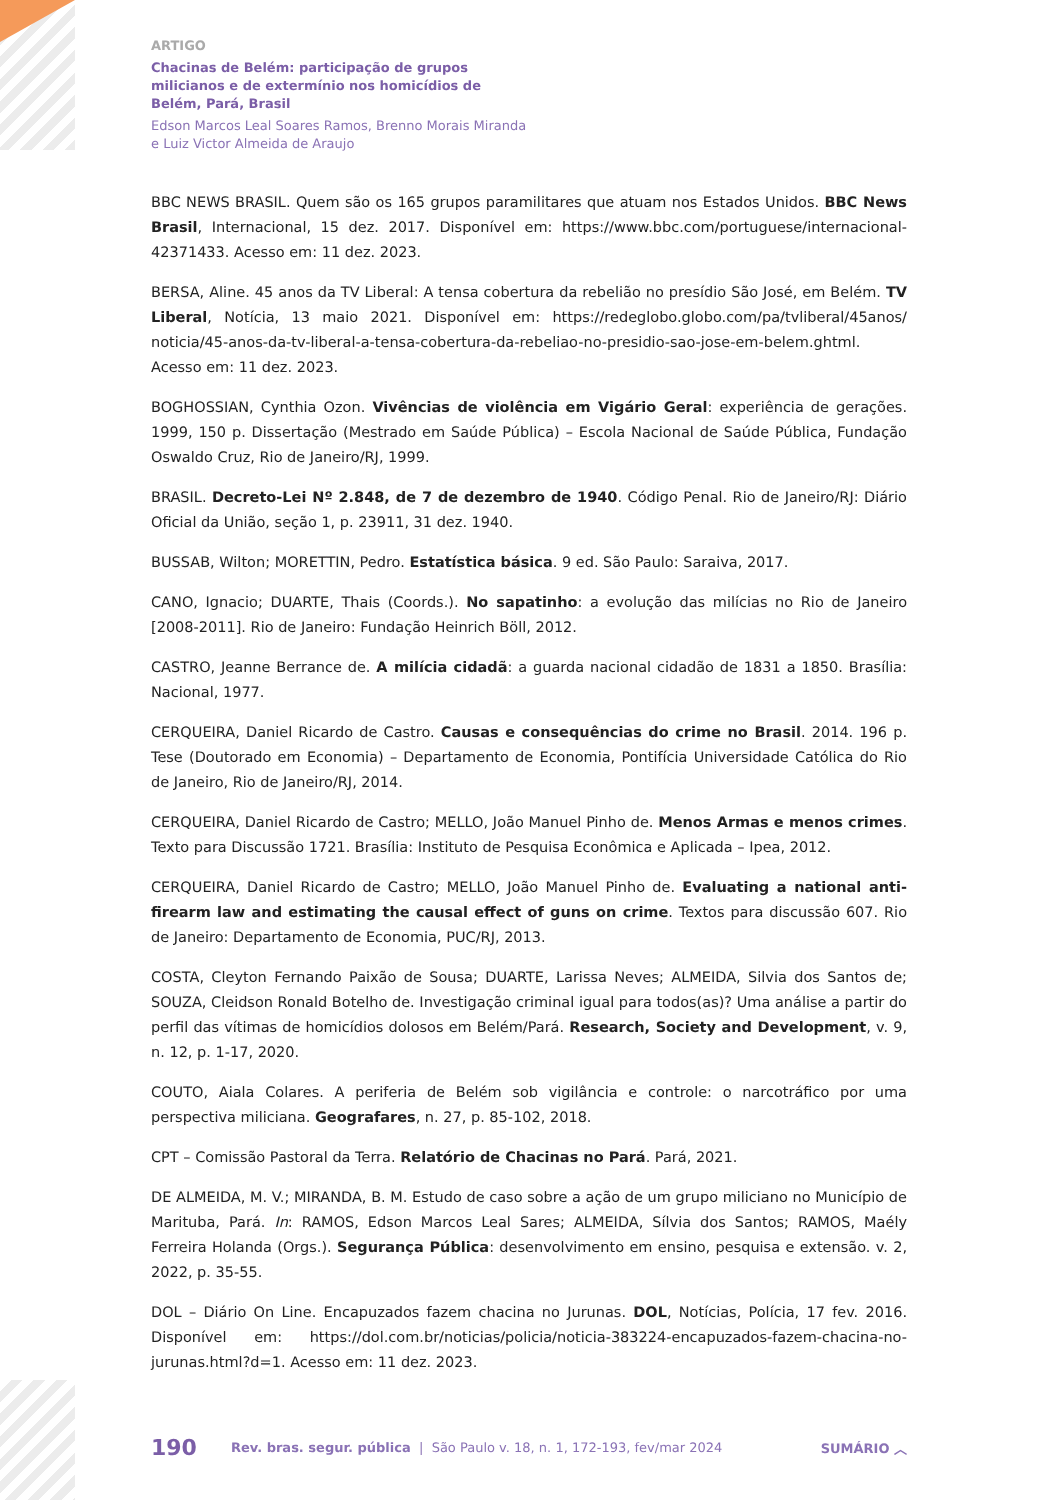ARTIGO
Chacinas de Belém: participação de grupos milicianos e de extermínio nos homicídios de Belém, Pará, Brasil
Edson Marcos Leal Soares Ramos, Brenno Morais Miranda e Luiz Victor Almeida de Araujo
BBC NEWS BRASIL. Quem são os 165 grupos paramilitares que atuam nos Estados Unidos. BBC News Brasil, Internacional, 15 dez. 2017. Disponível em: https://www.bbc.com/portuguese/internacional-42371433. Acesso em: 11 dez. 2023.
BERSA, Aline. 45 anos da TV Liberal: A tensa cobertura da rebelião no presídio São José, em Belém. TV Liberal, Notícia, 13 maio 2021. Disponível em: https://redeglobo.globo.com/pa/tvliberal/45anos/ noticia/45-anos-da-tv-liberal-a-tensa-cobertura-da-rebeliao-no-presidio-sao-jose-em-belem.ghtml. Acesso em: 11 dez. 2023.
BOGHOSSIAN, Cynthia Ozon. Vivências de violência em Vigário Geral: experiência de gerações. 1999, 150 p. Dissertação (Mestrado em Saúde Pública) – Escola Nacional de Saúde Pública, Fundação Oswaldo Cruz, Rio de Janeiro/RJ, 1999.
BRASIL. Decreto-Lei Nº 2.848, de 7 de dezembro de 1940. Código Penal. Rio de Janeiro/RJ: Diário Oficial da União, seção 1, p. 23911, 31 dez. 1940.
BUSSAB, Wilton; MORETTIN, Pedro. Estatística básica. 9 ed. São Paulo: Saraiva, 2017.
CANO, Ignacio; DUARTE, Thais (Coords.). No sapatinho: a evolução das milícias no Rio de Janeiro [2008-2011]. Rio de Janeiro: Fundação Heinrich Böll, 2012.
CASTRO, Jeanne Berrance de. A milícia cidadã: a guarda nacional cidadão de 1831 a 1850. Brasília: Nacional, 1977.
CERQUEIRA, Daniel Ricardo de Castro. Causas e consequências do crime no Brasil. 2014. 196 p. Tese (Doutorado em Economia) – Departamento de Economia, Pontifícia Universidade Católica do Rio de Janeiro, Rio de Janeiro/RJ, 2014.
CERQUEIRA, Daniel Ricardo de Castro; MELLO, João Manuel Pinho de. Menos Armas e menos crimes. Texto para Discussão 1721. Brasília: Instituto de Pesquisa Econômica e Aplicada – Ipea, 2012.
CERQUEIRA, Daniel Ricardo de Castro; MELLO, João Manuel Pinho de. Evaluating a national anti-firearm law and estimating the causal effect of guns on crime. Textos para discussão 607. Rio de Janeiro: Departamento de Economia, PUC/RJ, 2013.
COSTA, Cleyton Fernando Paixão de Sousa; DUARTE, Larissa Neves; ALMEIDA, Silvia dos Santos de; SOUZA, Cleidson Ronald Botelho de. Investigação criminal igual para todos(as)? Uma análise a partir do perfil das vítimas de homicídios dolosos em Belém/Pará. Research, Society and Development, v. 9, n. 12, p. 1-17, 2020.
COUTO, Aiala Colares. A periferia de Belém sob vigilância e controle: o narcotráfico por uma perspectiva miliciana. Geografares, n. 27, p. 85-102, 2018.
CPT – Comissão Pastoral da Terra. Relatório de Chacinas no Pará. Pará, 2021.
DE ALMEIDA, M. V.; MIRANDA, B. M. Estudo de caso sobre a ação de um grupo miliciano no Município de Marituba, Pará. In: RAMOS, Edson Marcos Leal Sares; ALMEIDA, Sílvia dos Santos; RAMOS, Maély Ferreira Holanda (Orgs.). Segurança Pública: desenvolvimento em ensino, pesquisa e extensão. v. 2, 2022, p. 35-55.
DOL – Diário On Line. Encapuzados fazem chacina no Jurunas. DOL, Notícias, Polícia, 17 fev. 2016. Disponível em: https://dol.com.br/noticias/policia/noticia-383224-encapuzados-fazem-chacina-no-jurunas.html?d=1. Acesso em: 11 dez. 2023.
190 Rev. bras. segur. pública | São Paulo v. 18, n. 1, 172-193, fev/mar 2024 SUMÁRIO ︿